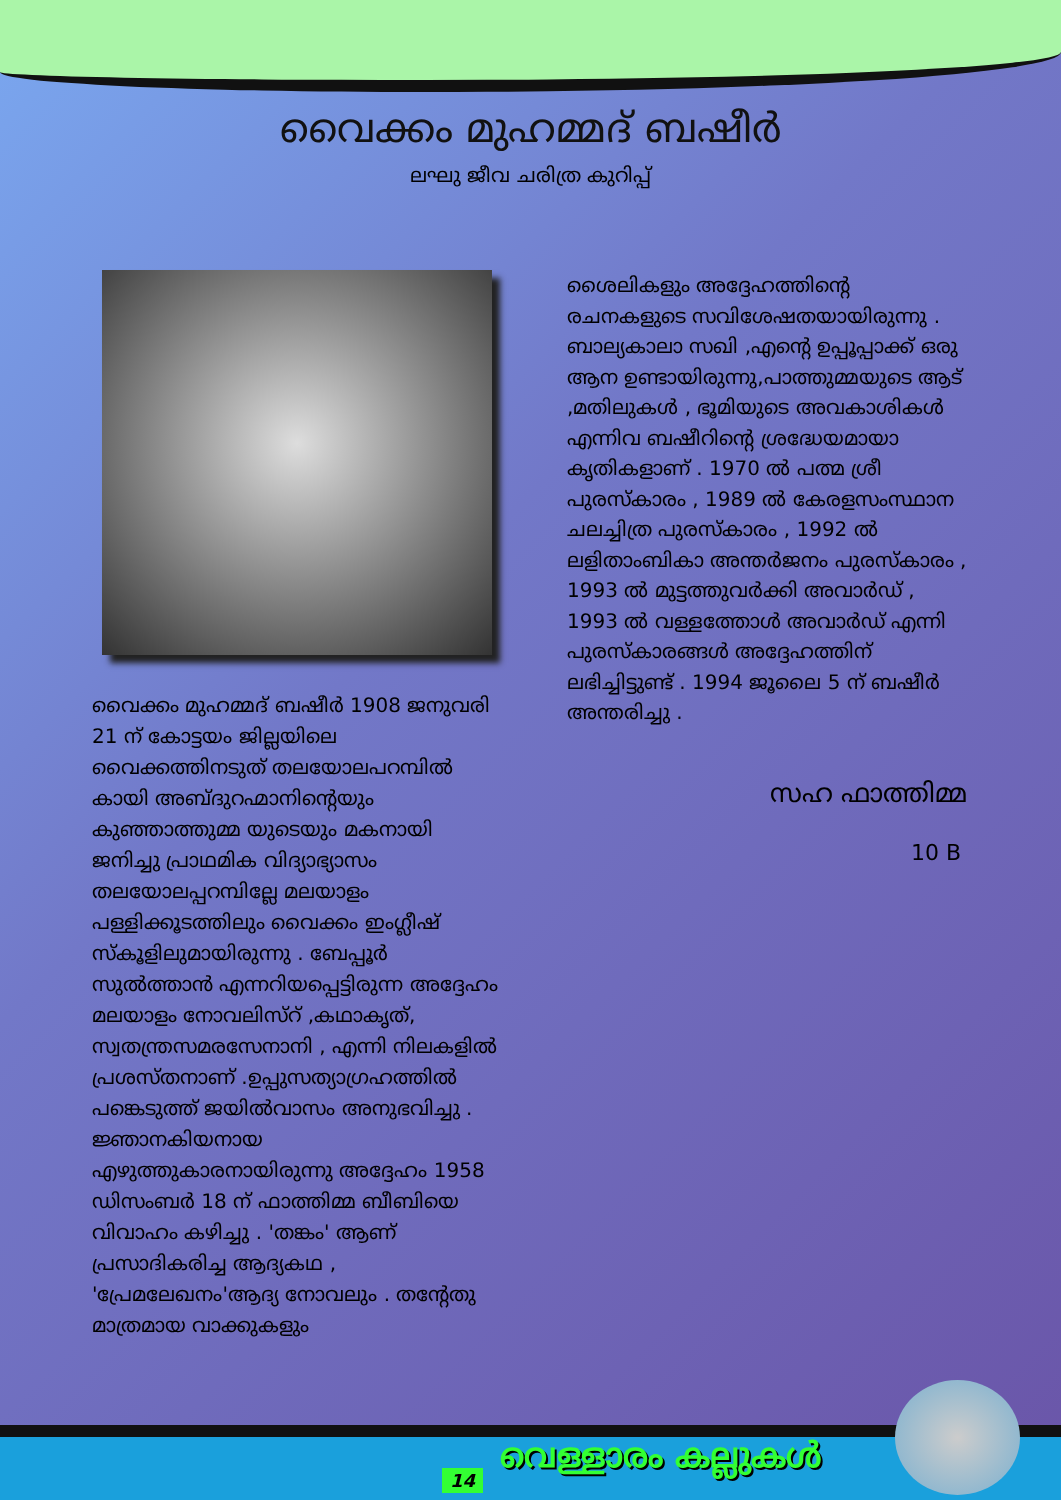വൈക്കം മുഹമ്മദ് ബഷീർ
ലഘു ജീവ ചരിത്ര കുറിപ്പ്
വൈക്കം മുഹമ്മദ് ബഷീർ 1908 ജനുവരി 21 ന് കോട്ടയം ജില്ലയിലെ വൈക്കത്തിനടുത് തലയോലപറമ്പിൽ കായി അബ്ദുറഹ്മാനിന്റെയും കുഞ്ഞാത്തുമ്മ യുടെയും മകനായി ജനിച്ചു പ്രാഥമിക വിദ്യാഭ്യാസം തലയോലപ്പറമ്പില്ലേ മലയാളം പള്ളിക്കൂടത്തിലും വൈക്കം ഇംഗ്ലീഷ് സ്കൂളിലുമായിരുന്നു . ബേപ്പൂർ സുൽത്താൻ എന്നറിയപ്പെട്ടിരുന്ന അദ്ദേഹം മലയാളം നോവലിസ്റ് ,കഥാകൃത്, സ്വതന്ത്രസമരസേനാനി , എന്നി നിലകളിൽ പ്രശസ്തനാണ് .ഉപ്പുസത്യാഗ്രഹത്തിൽ പങ്കെടുത്ത് ജയിൽവാസം അനുഭവിച്ചു . ജ്ഞാനകിയനായ എഴുത്തുകാരനായിരുന്നു അദ്ദേഹം 1958 ഡിസംബർ 18 ന് ഫാത്തിമ്മ ബീബിയെ വിവാഹം കഴിച്ചു . 'തങ്കം' ആണ് പ്രസാദികരിച്ച ആദ്യകഥ , 'പ്രേമലേഖനം'ആദ്യ നോവലും . തന്റേതു മാത്രമായ വാക്കുകളും
ശൈലികളും അദ്ദേഹത്തിന്റെ രചനകളുടെ സവിശേഷതയായിരുന്നു . ബാല്യകാലാ സഖി ,എന്റെ ഉപ്പൂപ്പാക്ക് ഒരു ആന ഉണ്ടായിരുന്നു,പാത്തുമ്മയുടെ ആട് ,മതിലുകൾ , ഭൂമിയുടെ അവകാശികൾ എന്നിവ ബഷീറിന്റെ ശ്രദ്ധേയമായാ കൃതികളാണ് . 1970 ൽ പത്മ ശ്രീ പുരസ്‌കാരം , 1989 ൽ കേരളസംസ്ഥാന ചലച്ചിത്ര പുരസ്‌കാരം , 1992 ൽ ലളിതാംബികാ അന്തർജനം പുരസ്‌കാരം , 1993 ൽ മുട്ടത്തുവർക്കി അവാർഡ് , 1993 ൽ വള്ളത്തോൾ അവാർഡ് എന്നി പുരസ്‌കാരങ്ങൾ അദ്ദേഹത്തിന് ലഭിച്ചിട്ടുണ്ട് . 1994 ജൂലൈ 5 ന് ബഷീർ അന്തരിച്ചു .
സഹ ഫാത്തിമ്മ
10 B
14
വെള്ളാരം കല്ലുകൾ